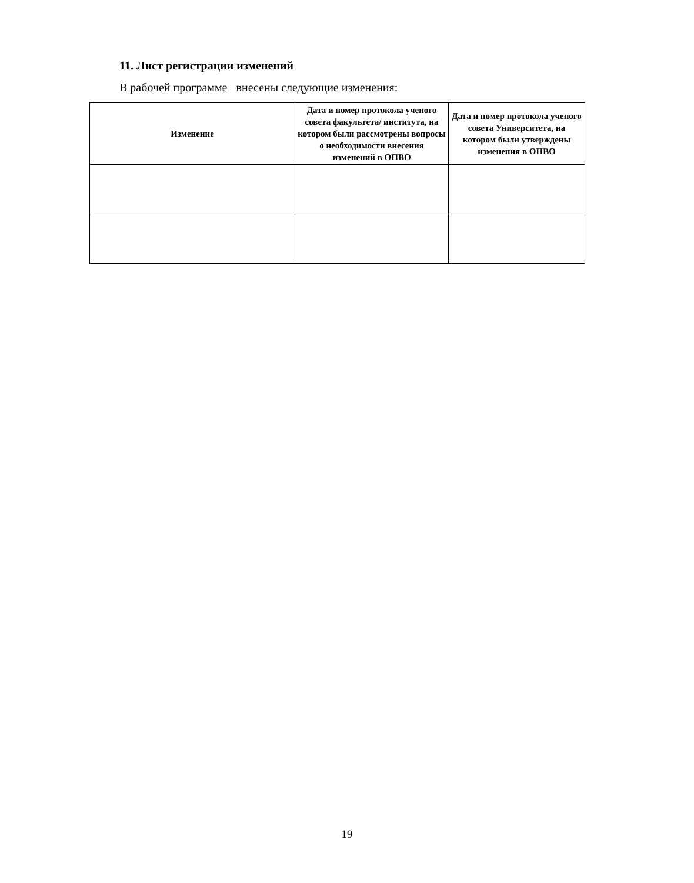11. Лист регистрации изменений
В рабочей программе внесены следующие изменения:
| Изменение | Дата и номер протокола ученого совета факультета/ института, на котором были рассмотрены вопросы о необходимости внесения изменений в ОПВО | Дата и номер протокола ученого совета Университета, на котором были утверждены изменения в ОПВО |
| --- | --- | --- |
19